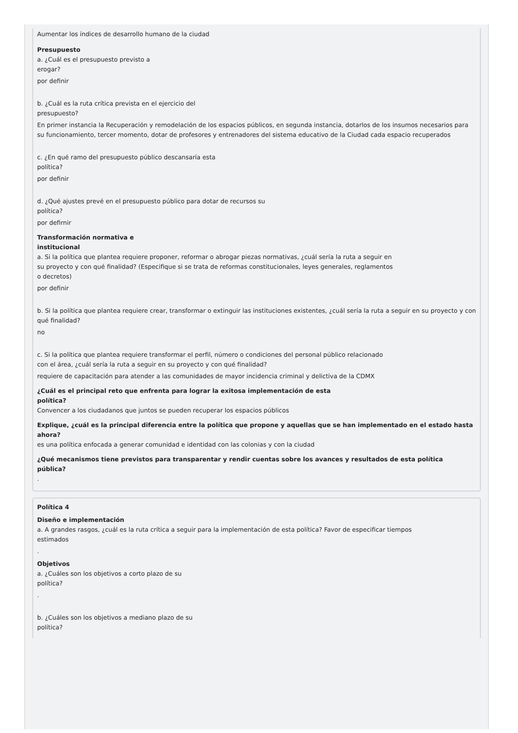Aumentar los índices de desarrollo humano de la ciudad
Presupuesto
a. ¿Cuál es el presupuesto previsto a
erogar?
por definir
b. ¿Cuál es la ruta crítica prevista en el ejercicio del
presupuesto?
En primer instancia la Recuperación y remodelación de los espacios públicos, en segunda instancia, dotarlos de los insumos necesarios para su funcionamiento, tercer momento, dotar de profesores y entrenadores del sistema educativo de la Ciudad cada espacio recuperados
c. ¿En qué ramo del presupuesto público descansaría esta
política?
por definir
d. ¿Qué ajustes prevé en el presupuesto público para dotar de recursos su
política?
por defirnir
Transformación normativa e
institucional
a. Si la política que plantea requiere proponer, reformar o abrogar piezas normativas, ¿cuál sería la ruta a seguir en
su proyecto y con qué finalidad? (Especifique si se trata de reformas constitucionales, leyes generales, reglamentos
o decretos)
por definir
b. Si la política que plantea requiere crear, transformar o extinguir las instituciones existentes, ¿cuál sería la ruta a seguir en su proyecto y con qué finalidad?
no
c. Si la política que plantea requiere transformar el perfil, número o condiciones del personal público relacionado
con el área, ¿cuál sería la ruta a seguir en su proyecto y con qué finalidad?
requiere de capacitación para atender a las comunidades de mayor incidencia criminal y delictiva de la CDMX
¿Cuál es el principal reto que enfrenta para lograr la exitosa implementación de esta
política?
Convencer a los ciudadanos que juntos se pueden recuperar los espacios públicos
Explique, ¿cuál es la principal diferencia entre la política que propone y aquellas que se han implementado en el estado hasta
ahora?
es una política enfocada a generar comunidad e identidad con las colonias y con la ciudad
¿Qué mecanismos tiene previstos para transparentar y rendir cuentas sobre los avances y resultados de esta política
pública?
.
Política 4
Diseño e implementación
a. A grandes rasgos, ¿cuál es la ruta crítica a seguir para la implementación de esta política? Favor de especificar tiempos
estimados
.
Objetivos
a. ¿Cuáles son los objetivos a corto plazo de su
política?
.
b. ¿Cuáles son los objetivos a mediano plazo de su
política?